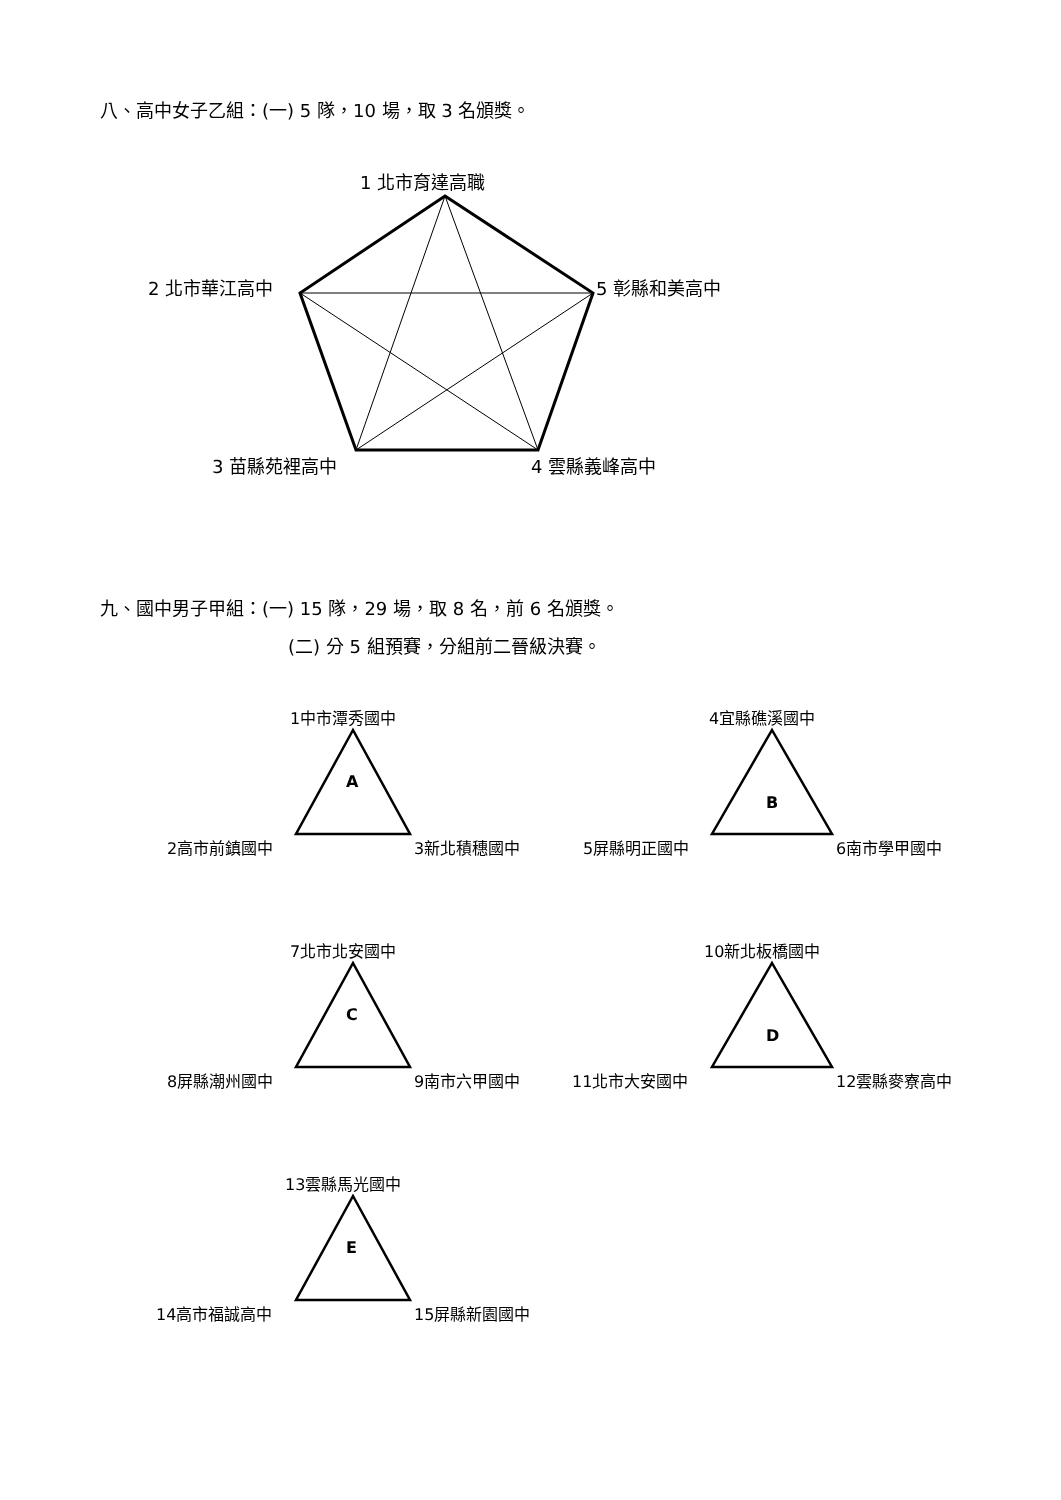八、高中女子乙組：(一) 5 隊，10 場，取 3 名頒獎。
1 北市育達高職
2 北市華江高中 5 彰縣和美高中
3 苗縣苑裡高中 4 雲縣義峰高中
九、國中男子甲組：(一) 15 隊，29 場，取 8 名，前 6 名頒獎。
(二) 分 5 組預賽，分組前二晉級決賽。
1中市潭秀國中
A
2高市前鎮國中 3新北積穗國中
4宜縣礁溪國中
B
5屏縣明正國中 6南市學甲國中
7北市北安國中
C
8屏縣潮州國中 9南市六甲國中
10新北板橋國中
D
11北市大安國中 12雲縣麥寮高中
13雲縣馬光國中
E
14高市福誠高中 15屏縣新園國中